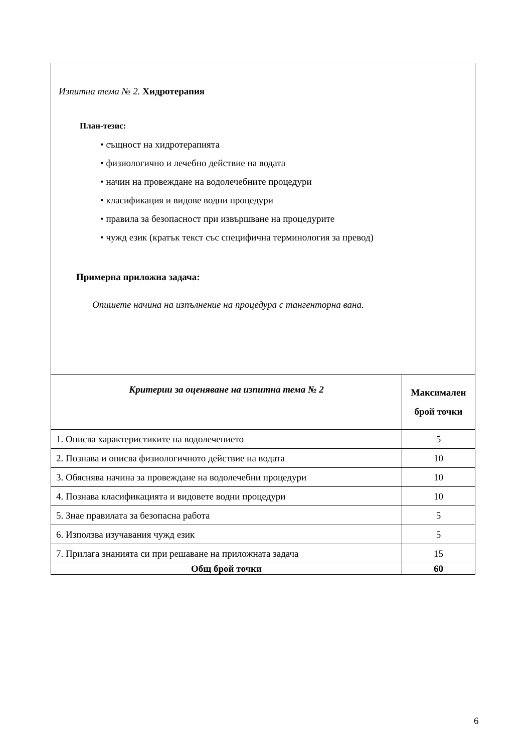| Изпитна тема № 2. Хидротерапия План-тезис: • същност на хидротерапията • физиологично и лечебно действие на водата • начин на провеждане на водолечебните процедури • класификация и видове водни процедури • правила за безопасност при извършване на процедурите • чужд език (кратък текст със специфична терминология за превод) Примерна приложна задача: Опишете начина на изпълнение на процедура с тангенторна вана. | |
| Критерии за оценяване на изпитна тема № 2 | Максимален брой точки |
| 1. Описва характеристиките на водолечението | 5 |
| 2. Познава и описва физиологичното действие на водата | 10 |
| 3. Обяснява начина за провеждане на водолечебни процедури | 10 |
| 4. Познава класификацията и видовете водни процедури | 10 |
| 5. Знае правилата за безопасна работа | 5 |
| 6. Използва изучавания чужд език | 5 |
| 7. Прилага знанията си при решаване на приложната задача | 15 |
| Общ брой точки | 60 |
6